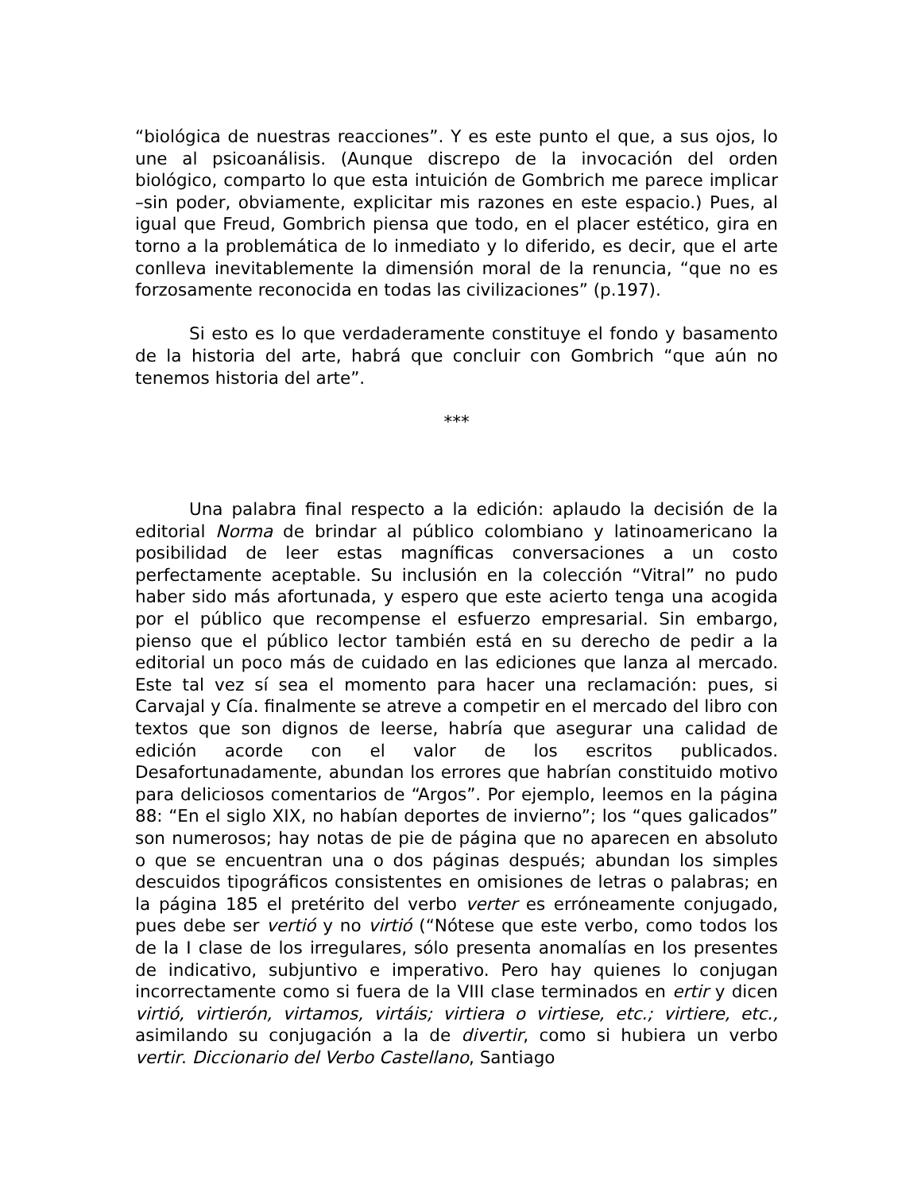“biológica de nuestras reacciones”. Y es este punto el que, a sus ojos, lo une al psicoanálisis. (Aunque discrepo de la invocación del orden biológico, comparto lo que esta intuición de Gombrich me parece implicar –sin poder, obviamente, explicitar mis razones en este espacio.) Pues, al igual que Freud, Gombrich piensa que todo, en el placer estético, gira en torno a la problemática de lo inmediato y lo diferido, es decir, que el arte conlleva inevitablemente la dimensión moral de la renuncia, “que no es forzosamente reconocida en todas las civilizaciones” (p.197).
Si esto es lo que verdaderamente constituye el fondo y basamento de la historia del arte, habrá que concluir con Gombrich “que aún no tenemos historia del arte”.
***
Una palabra final respecto a la edición: aplaudo la decisión de la editorial Norma de brindar al público colombiano y latinoamericano la posibilidad de leer estas magníficas conversaciones a un costo perfectamente aceptable. Su inclusión en la colección “Vitral” no pudo haber sido más afortunada, y espero que este acierto tenga una acogida por el público que recompense el esfuerzo empresarial. Sin embargo, pienso que el público lector también está en su derecho de pedir a la editorial un poco más de cuidado en las ediciones que lanza al mercado. Este tal vez sí sea el momento para hacer una reclamación: pues, si Carvajal y Cía. finalmente se atreve a competir en el mercado del libro con textos que son dignos de leerse, habría que asegurar una calidad de edición acorde con el valor de los escritos publicados. Desafortunadamente, abundan los errores que habrían constituido motivo para deliciosos comentarios de “Argos”. Por ejemplo, leemos en la página 88: “En el siglo XIX, no habían deportes de invierno”; los “ques galicados” son numerosos; hay notas de pie de página que no aparecen en absoluto o que se encuentran una o dos páginas después; abundan los simples descuidos tipográficos consistentes en omisiones de letras o palabras; en la página 185 el pretérito del verbo verter es erróneamente conjugado, pues debe ser vertió y no virtió (“Nótese que este verbo, como todos los de la I clase de los irregulares, sólo presenta anomalías en los presentes de indicativo, subjuntivo e imperativo. Pero hay quienes lo conjugan incorrectamente como si fuera de la VIII clase terminados en ertir y dicen virtió, virtierón, virtamos, virtáis; virtiera o virtiese, etc.; virtiere, etc., asimilando su conjugación a la de divertir, como si hubiera un verbo vertir. Diccionario del Verbo Castellano, Santiago